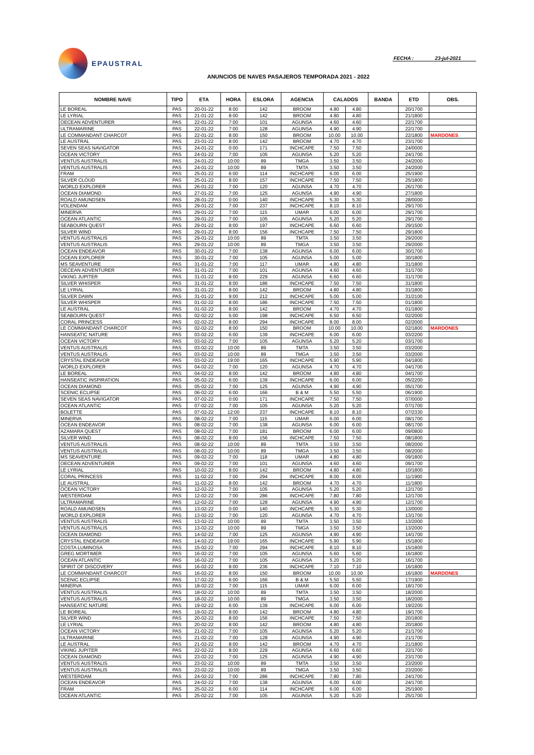EPAUSTRAL
FECHA : 23-jul-2021
ANUNCIOS DE NAVES PASAJEROS TEMPORADA 2021 - 2022
| NOMBRE NAVE | TIPO | ETA | HORA | ESLORA | AGENCIA | CALADOS | | BANDA | ETD | OBS. |
| --- | --- | --- | --- | --- | --- | --- | --- | --- | --- | --- |
| LE BOREAL | PAS | 20-01-22 | 8:00 | 142 | BROOM | 4.80 | 4.80 | | 20/1700 | |
| LE LYRIAL | PAS | 21-01-22 | 8:00 | 142 | BROOM | 4.80 | 4.80 | | 21/1800 | |
| OECEAN ADVENTURER | PAS | 22-01-22 | 7:00 | 101 | AGUNSA | 4.60 | 4.60 | | 22/1700 | |
| ULTRAMARINE | PAS | 22-01-22 | 7:00 | 128 | AGUNSA | 4.90 | 4.90 | | 22/1700 | |
| LE COMMANDANT CHARCOT | PAS | 22-01-22 | 8:00 | 150 | BROOM | 10.00 | 10.00 | | 22/1800 | MARDONES |
| LE AUSTRAL | PAS | 23-01-22 | 8:00 | 142 | BROOM | 4.70 | 4.70 | | 23/1700 | |
| SEVEN SEAS NAVIGATOR | PAS | 24-01-22 | 0:00 | 171 | INCHCAPE | 7.50 | 7.50 | | 24/0000 | |
| OCEAN VICTORY | PAS | 24-01-22 | 7:00 | 105 | AGUNSA | 5.20 | 5.20 | | 24/1700 | |
| VENTUS AUSTRALIS | PAS | 24-01-22 | 10:00 | 89 | TMGA | 3.50 | 3.50 | | 24/2000 | |
| VENTUS AUSTRALIS | PAS | 24-01-22 | 10:00 | 89 | TMTA | 3.50 | 3.50 | | 24/2000 | |
| FRAM | PAS | 25-01-22 | 6:00 | 114 | INCHCAPE | 6.00 | 6.00 | | 25/1900 | |
| SILVER CLOUD | PAS | 25-01-22 | 8:00 | 157 | INCHCAPE | 7.50 | 7.50 | | 25/1800 | |
| WORLD EXPLORER | PAS | 26-01-22 | 7:00 | 120 | AGUNSA | 4.70 | 4.70 | | 26/1700 | |
| OCEAN DIAMOND | PAS | 27-01-22 | 7:00 | 125 | AGUNSA | 4.90 | 4.90 | | 27/1800 | |
| ROALD AMUNDSEN | PAS | 28-01-22 | 0:00 | 140 | INCHCAPE | 5.30 | 5.30 | | 28/0000 | |
| VOLENDAM | PAS | 29-01-22 | 7:00 | 237 | INCHCAPE | 8.10 | 8.10 | | 29/1700 | |
| MINERVA | PAS | 29-01-22 | 7:00 | 115 | UMAR | 6.00 | 6.00 | | 29/1700 | |
| OCEAN ATLANTIC | PAS | 29-01-22 | 7:00 | 105 | AGUNSA | 5.20 | 5.20 | | 29/1700 | |
| SEABOURN QUEST | PAS | 29-01-22 | 8:00 | 197 | INCHCAPE | 6.60 | 6.60 | | 29/1500 | |
| SILVER WIND | PAS | 29-01-22 | 8:00 | 156 | INCHCAPE | 7.50 | 7.50 | | 29/1800 | |
| VENTUS AUSTRALIS | PAS | 29-01-22 | 10:00 | 89 | TMTA | 3.50 | 3.50 | | 29/2000 | |
| VENTUS AUSTRALIS | PAS | 29-01-22 | 10:00 | 89 | TMGA | 3.50 | 3.50 | | 29/2000 | |
| OCEAN ENDEAVOR | PAS | 30-01-22 | 7:00 | 138 | AGUNSA | 6.00 | 6.00 | | 30/1700 | |
| OCEAN EXPLORER | PAS | 30-01-22 | 7:00 | 105 | AGUNSA | 5.00 | 5.00 | | 30/1800 | |
| MS SEAVENTURE | PAS | 31-01-22 | 7:00 | 117 | UMAR | 4.80 | 4.80 | | 31/1800 | |
| OECEAN ADVENTURER | PAS | 31-01-22 | 7:00 | 101 | AGUNSA | 4.60 | 4.60 | | 31/1700 | |
| VIKING JUPITER | PAS | 31-01-22 | 8:00 | 229 | AGUNSA | 6.60 | 6.60 | | 31/1700 | |
| SILVER WHISPER | PAS | 31-01-22 | 8:00 | 186 | INCHCAPE | 7.50 | 7.50 | | 31/1800 | |
| LE LYRIAL | PAS | 31-01-22 | 8:00 | 142 | BROOM | 4.80 | 4.80 | | 31/1800 | |
| SILVER DAWN | PAS | 31-01-22 | 9:00 | 212 | INCHCAPE | 5.00 | 5.00 | | 31/2100 | |
| SILVER WHISPER | PAS | 01-02-22 | 8:00 | 186 | INCHCAPE | 7.50 | 7.50 | | 01/1800 | |
| LE AUSTRAL | PAS | 01-02-22 | 8:00 | 142 | BROOM | 4.70 | 4.70 | | 01/1800 | |
| SEABOURN QUEST | PAS | 02-02-22 | 5:00 | 198 | INCHCAPE | 6.50 | 6.50 | | 02/2000 | |
| CORAL PRINCESS | PAS | 02-02-22 | 8:00 | 294 | INCHCAPE | 8.00 | 8.00 | | 02/2000 | |
| LE COMMANDANT CHARCOT | PAS | 02-02-22 | 8:00 | 150 | BROOM | 10.00 | 10.00 | | 02/1800 | MARDONES |
| HANSEATIC NATURE | PAS | 03-02-22 | 6:00 | 139 | INCHCAPE | 6.00 | 6.00 | | 03/2200 | |
| OCEAN VICTORY | PAS | 03-02-22 | 7:00 | 105 | AGUNSA | 5.20 | 5.20 | | 03/1700 | |
| VENTUS AUSTRALIS | PAS | 03-02-22 | 10:00 | 89 | TMTA | 3.50 | 3.50 | | 03/2000 | |
| VENTUS AUSTRALIS | PAS | 03-02-22 | 10:00 | 89 | TMGA | 3.50 | 3.50 | | 03/2000 | |
| CRYSTAL ENDEAVOR | PAS | 03-02-22 | 19:00 | 165 | INCHCAPE | 5.90 | 5.90 | | 04/1800 | |
| WORLD EXPLORER | PAS | 04-02-22 | 7:00 | 120 | AGUNSA | 4.70 | 4.70 | | 04/1700 | |
| LE BOREAL | PAS | 04-02-22 | 8:00 | 142 | BROOM | 4.80 | 4.80 | | 04/1700 | |
| HANSEATIC INSPIRATION | PAS | 05-02-22 | 6:00 | 139 | INCHCAPE | 6.00 | 6.00 | | 05/2200 | |
| OCEAN DIAMOND | PAS | 05-02-22 | 7:00 | 125 | AGUNSA | 4.90 | 4.90 | | 05/1700 | |
| SCENIC ECLIPSE | PAS | 06-02-22 | 6:00 | 166 | B & M | 5.50 | 5.50 | | 06/1900 | |
| SEVEN SEAS NAVIGATOR | PAS | 07-02-22 | 0:00 | 171 | INCHCAPE | 7.50 | 7.50 | | 07/0000 | |
| OCEAN ATLANTIC | PAS | 07-02-22 | 7:00 | 105 | AGUNSA | 5.20 | 5.20 | | 07/1700 | |
| BOLETTE | PAS | 07-02-22 | 12:00 | 237 | INCHCAPE | 8.10 | 8.10 | | 07/2330 | |
| MINERVA | PAS | 08-02-22 | 7:00 | 115 | UMAR | 6.00 | 6.00 | | 08/1700 | |
| OCEAN ENDEAVOR | PAS | 08-02-22 | 7:00 | 138 | AGUNSA | 6.00 | 6.00 | | 08/1700 | |
| AZAMARA QUEST | PAS | 08-02-22 | 7:00 | 181 | BROOM | 6.00 | 6.00 | | 09/0800 | |
| SILVER WIND | PAS | 08-02-22 | 8:00 | 156 | INCHCAPE | 7.50 | 7.50 | | 08/1800 | |
| VENTUS AUSTRALIS | PAS | 08-02-22 | 10:00 | 89 | TMTA | 3.50 | 3.50 | | 08/2000 | |
| VENTUS AUSTRALIS | PAS | 08-02-22 | 10:00 | 89 | TMGA | 3.50 | 3.50 | | 08/2000 | |
| MS SEAVENTURE | PAS | 09-02-22 | 7:00 | 118 | UMAR | 4.80 | 4.80 | | 09/1800 | |
| OECEAN ADVENTURER | PAS | 09-02-22 | 7:00 | 101 | AGUNSA | 4.60 | 4.60 | | 09/1700 | |
| LE LYRIAL | PAS | 10-02-22 | 8:00 | 142 | BROOM | 4.80 | 4.80 | | 10/1800 | |
| CORAL PRINCESS | PAS | 11-02-22 | 7:00 | 294 | INCHCAPE | 8.00 | 8.00 | | 11/1900 | |
| LE AUSTRAL | PAS | 11-02-22 | 8:00 | 142 | BROOM | 4.70 | 4.70 | | 11/1800 | |
| OCEAN VICTORY | PAS | 12-02-22 | 7:00 | 105 | AGUNSA | 5.20 | 5.20 | | 12/1700 | |
| WESTERDAM | PAS | 12-02-22 | 7:00 | 286 | INCHCAPE | 7.80 | 7.80 | | 12/1700 | |
| ULTRAMARINE | PAS | 12-02-22 | 7:00 | 128 | AGUNSA | 4.90 | 4.90 | | 12/1700 | |
| ROALD AMUNDSEN | PAS | 13-02-22 | 0:00 | 140 | INCHCAPE | 5.30 | 5.30 | | 13/0000 | |
| WORLD EXPLORER | PAS | 13-02-22 | 7:00 | 120 | AGUNSA | 4.70 | 4.70 | | 13/1700 | |
| VENTUS AUSTRALIS | PAS | 13-02-22 | 10:00 | 89 | TMTA | 3.50 | 3.50 | | 13/2000 | |
| VENTUS AUSTRALIS | PAS | 13-02-22 | 10:00 | 89 | TMGA | 3.50 | 3.50 | | 13/2000 | |
| OCEAN DIAMOND | PAS | 14-02-22 | 7:00 | 125 | AGUNSA | 4.90 | 4.90 | | 14/1700 | |
| CRYSTAL ENDEAVOR | PAS | 14-02-22 | 19:00 | 165 | INCHCAPE | 5.90 | 5.90 | | 15/1800 | |
| COSTA LUMINOSA | PAS | 15-02-22 | 7:00 | 294 | INCHCAPE | 8.10 | 8.10 | | 15/1800 | |
| GREG MORTIMER | PAS | 16-02-22 | 7:00 | 105 | AGUNSA | 5.60 | 5.60 | | 16/1800 | |
| OCEAN ATLANTIC | PAS | 16-02-22 | 7:00 | 105 | AGUNSA | 5.20 | 5.20 | | 16/1700 | |
| SPIRIT OF DISCOVERY | PAS | 16-02-22 | 8:00 | 236 | INCHCAPE | 7.10 | 7.10 | | 16/1800 | |
| LE COMMANDANT CHARCOT | PAS | 16-02-22 | 8:00 | 150 | BROOM | 10.00 | 10.00 | | 16/1800 | MARDONES |
| SCENIC ECLIPSE | PAS | 17-02-22 | 6:00 | 166 | B & M | 5.50 | 5.50 | | 17/1900 | |
| MINERVA | PAS | 18-02-22 | 7:00 | 115 | UMAR | 6.00 | 6.00 | | 18/1700 | |
| VENTUS AUSTRALIS | PAS | 18-02-22 | 10:00 | 89 | TMTA | 3.50 | 3.50 | | 18/2000 | |
| VENTUS AUSTRALIS | PAS | 18-02-22 | 10:00 | 89 | TMGA | 3.50 | 3.50 | | 18/2000 | |
| HANSEATIC NATURE | PAS | 19-02-22 | 6:00 | 139 | INCHCAPE | 6.00 | 6.00 | | 19/2200 | |
| LE BOREAL | PAS | 19-02-22 | 8:00 | 142 | BROOM | 4.80 | 4.80 | | 19/1700 | |
| SILVER WIND | PAS | 20-02-22 | 8:00 | 156 | INCHCAPE | 7.50 | 7.50 | | 20/1800 | |
| LE LYRIAL | PAS | 20-02-22 | 8:00 | 142 | BROOM | 4.80 | 4.80 | | 20/1800 | |
| OCEAN VICTORY | PAS | 21-02-22 | 7:00 | 105 | AGUNSA | 5.20 | 5.20 | | 21/1700 | |
| ULTRAMARINE | PAS | 21-02-22 | 7:00 | 128 | AGUNSA | 4.90 | 4.90 | | 21/1700 | |
| LE AUSTRAL | PAS | 21-02-22 | 8:00 | 142 | BROOM | 4.70 | 4.70 | | 21/1800 | |
| VIKING JUPITER | PAS | 22-02-22 | 8:00 | 229 | AGUNSA | 6.60 | 6.60 | | 22/1700 | |
| OCEAN DIAMOND | PAS | 23-02-22 | 7:00 | 125 | AGUNSA | 4.90 | 4.90 | | 23/1700 | |
| VENTUS AUSTRALIS | PAS | 23-02-22 | 10:00 | 89 | TMTA | 3.50 | 3.50 | | 23/2000 | |
| VENTUS AUSTRALIS | PAS | 23-02-22 | 10:00 | 89 | TMGA | 3.50 | 3.50 | | 23/2000 | |
| WESTERDAM | PAS | 24-02-22 | 7:00 | 286 | INCHCAPE | 7.80 | 7.80 | | 24/1700 | |
| OCEAN ENDEAVOR | PAS | 24-02-22 | 7:00 | 138 | AGUNSA | 6.00 | 6.00 | | 24/1700 | |
| FRAM | PAS | 25-02-22 | 6:00 | 114 | INCHCAPE | 6.00 | 6.00 | | 25/1900 | |
| OCEAN ATLANTIC | PAS | 25-02-22 | 7:00 | 105 | AGUNSA | 5.20 | 5.20 | | 25/1700 | |